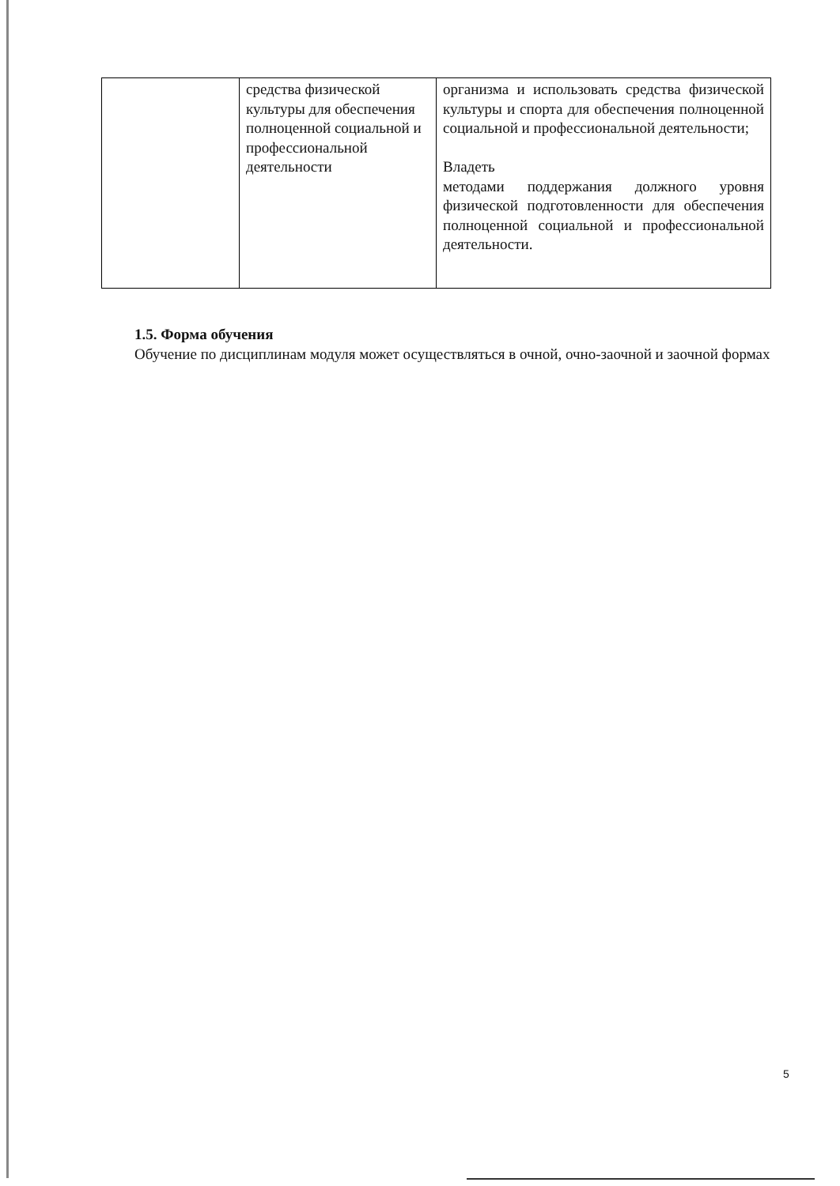| | средства физической культуры для обеспечения полноценной социальной и профессиональной деятельности | организма и использовать средства физической культуры и спорта для обеспечения полноценной социальной и профессиональной деятельности; Владеть методами поддержания должного уровня физической подготовленности для обеспечения полноценной социальной и профессиональной деятельности. |
1.5. Форма обучения
Обучение по дисциплинам модуля может осуществляться в очной, очно-заочной и заочной формах
5